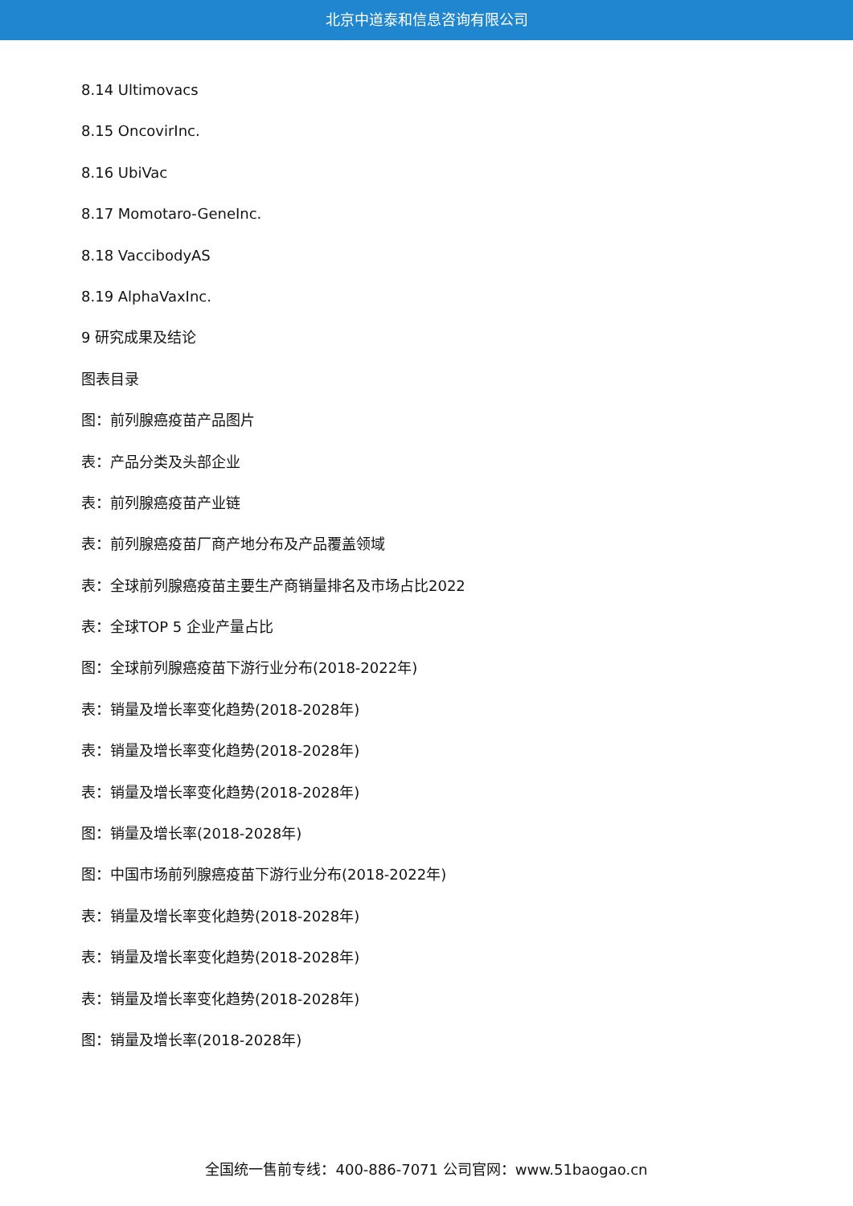北京中道泰和信息咨询有限公司
8.14 Ultimovacs
8.15 OncovirInc.
8.16 UbiVac
8.17 Momotaro-GeneInc.
8.18 VaccibodyAS
8.19 AlphaVaxInc.
9 研究成果及结论
图表目录
图：前列腺癌疫苗产品图片
表：产品分类及头部企业
表：前列腺癌疫苗产业链
表：前列腺癌疫苗厂商产地分布及产品覆盖领域
表：全球前列腺癌疫苗主要生产商销量排名及市场占比2022
表：全球TOP 5 企业产量占比
图：全球前列腺癌疫苗下游行业分布(2018-2022年)
表：销量及增长率变化趋势(2018-2028年)
表：销量及增长率变化趋势(2018-2028年)
表：销量及增长率变化趋势(2018-2028年)
图：销量及增长率(2018-2028年)
图：中国市场前列腺癌疫苗下游行业分布(2018-2022年)
表：销量及增长率变化趋势(2018-2028年)
表：销量及增长率变化趋势(2018-2028年)
表：销量及增长率变化趋势(2018-2028年)
图：销量及增长率(2018-2028年)
全国统一售前专线：400-886-7071 公司官网：www.51baogao.cn